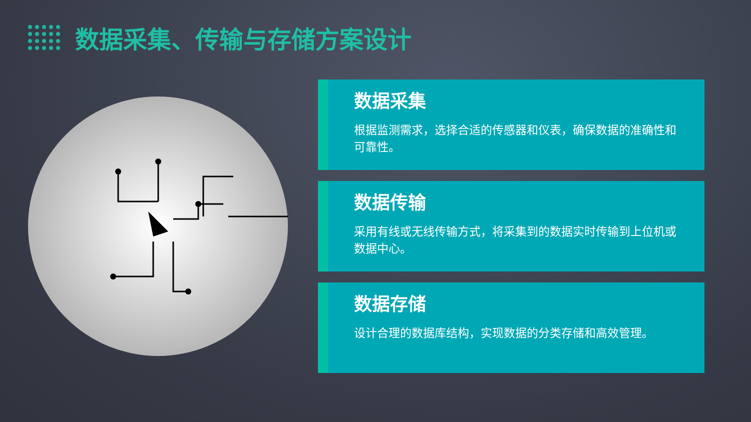数据采集、传输与存储方案设计
数据采集
根据监测需求，选择合适的传感器和仪表，确保数据的准确性和可靠性。
数据传输
采用有线或无线传输方式，将采集到的数据实时传输到上位机或数据中心。
数据存储
设计合理的数据库结构，实现数据的分类存储和高效管理。